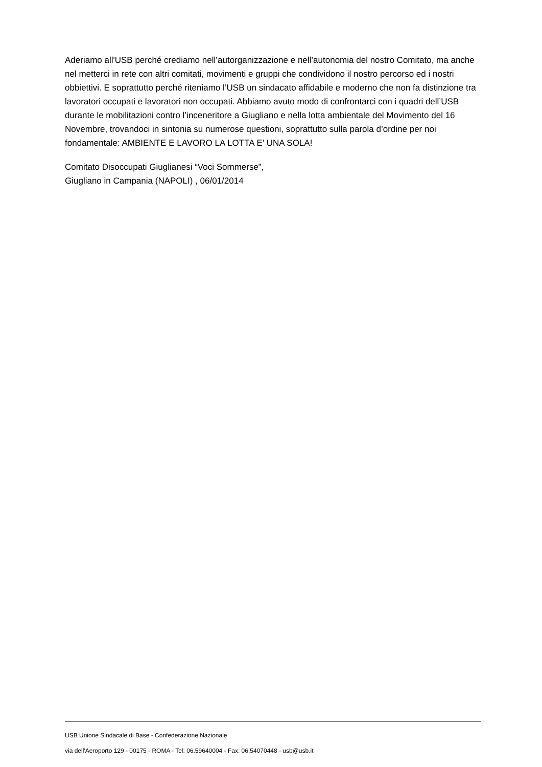Aderiamo all'USB perché crediamo nell’autorganizzazione e nell’autonomia del nostro Comitato, ma anche nel metterci in rete con altri comitati, movimenti e gruppi che condividono il nostro percorso ed i nostri obbiettivi. E soprattutto perché riteniamo l’USB un sindacato affidabile e moderno che non fa distinzione tra lavoratori occupati e lavoratori non occupati. Abbiamo avuto modo di confrontarci con i quadri dell’USB durante le mobilitazioni contro l’inceneritore a Giugliano e nella lotta ambientale del Movimento del 16 Novembre, trovandoci in sintonia su numerose questioni, soprattutto sulla parola d’ordine per noi fondamentale: AMBIENTE E LAVORO LA LOTTA E’ UNA SOLA!
Comitato Disoccupati Giuglianesi “Voci Sommerse”,
Giugliano in Campania (NAPOLI) , 06/01/2014
USB Unione Sindacale di Base - Confederazione Nazionale
via dell'Aeroporto 129 - 00175 - ROMA - Tel: 06.59640004 - Fax: 06.54070448 - usb@usb.it